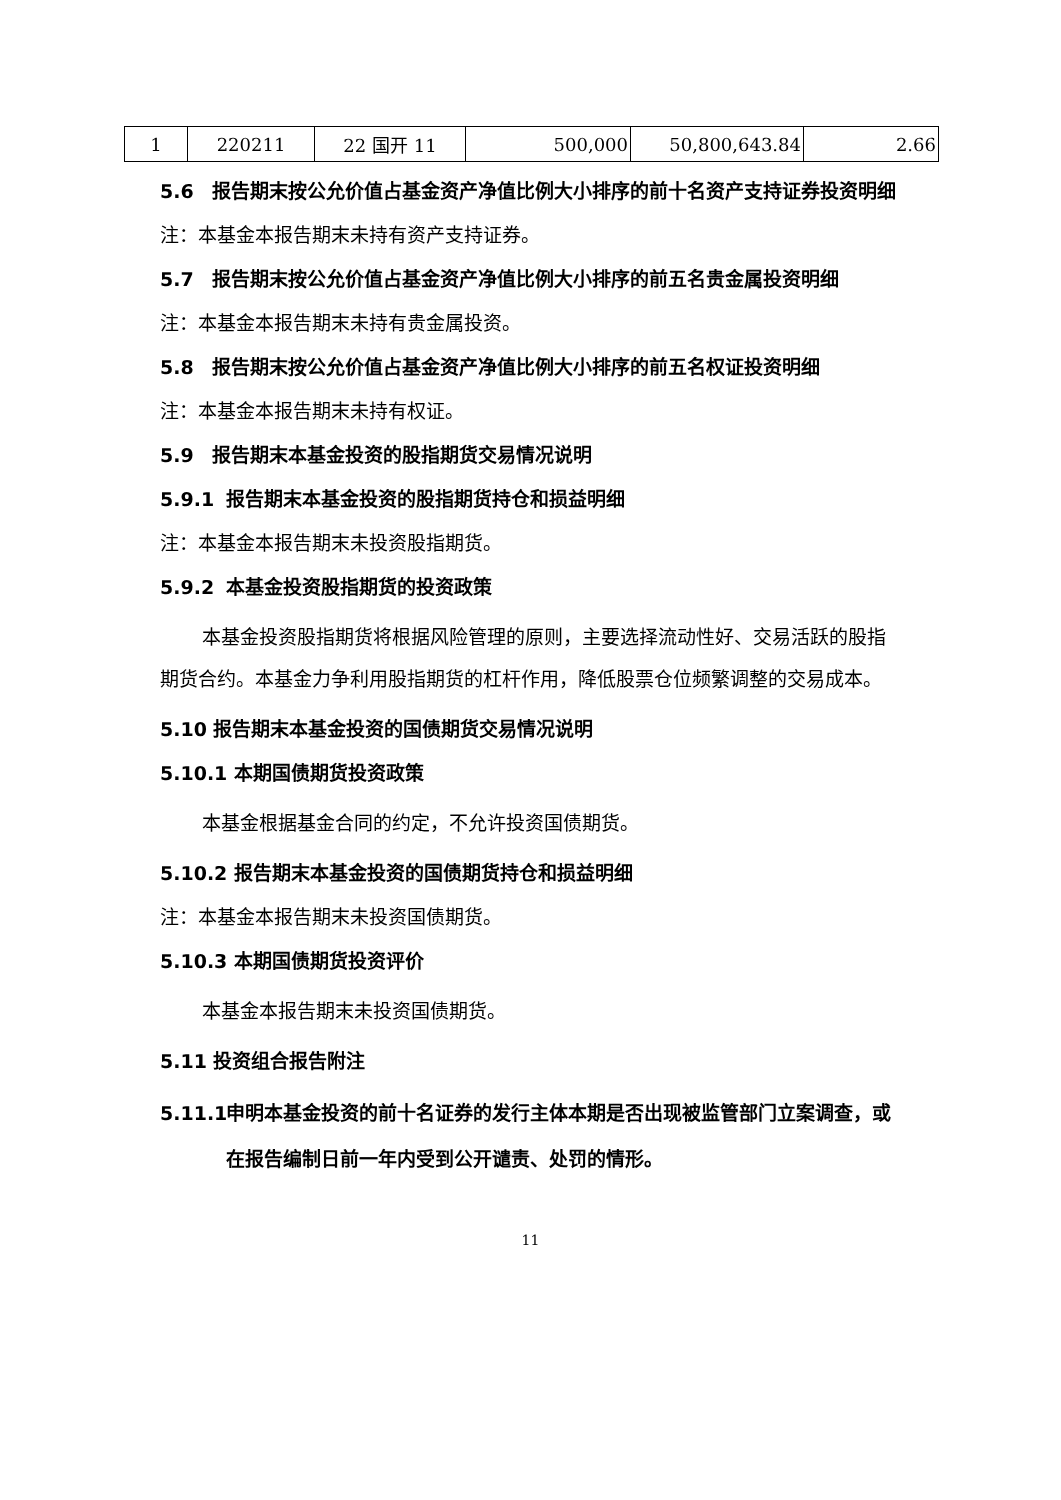| 1 | 220211 | 22 国开 11 | 500,000 | 50,800,643.84 | 2.66 |
5.6 报告期末按公允价值占基金资产净值比例大小排序的前十名资产支持证券投资明细
注：本基金本报告期末未持有资产支持证券。
5.7 报告期末按公允价值占基金资产净值比例大小排序的前五名贵金属投资明细
注：本基金本报告期末未持有贵金属投资。
5.8 报告期末按公允价值占基金资产净值比例大小排序的前五名权证投资明细
注：本基金本报告期末未持有权证。
5.9 报告期末本基金投资的股指期货交易情况说明
5.9.1 报告期末本基金投资的股指期货持仓和损益明细
注：本基金本报告期末未投资股指期货。
5.9.2 本基金投资股指期货的投资政策
本基金投资股指期货将根据风险管理的原则，主要选择流动性好、交易活跃的股指期货合约。本基金力争利用股指期货的杠杆作用，降低股票仓位频繁调整的交易成本。
5.10 报告期末本基金投资的国债期货交易情况说明
5.10.1 本期国债期货投资政策
本基金根据基金合同的约定，不允许投资国债期货。
5.10.2 报告期末本基金投资的国债期货持仓和损益明细
注：本基金本报告期末未投资国债期货。
5.10.3 本期国债期货投资评价
本基金本报告期末未投资国债期货。
5.11 投资组合报告附注
5.11.1 申明本基金投资的前十名证券的发行主体本期是否出现被监管部门立案调查，或在报告编制日前一年内受到公开谴责、处罚的情形。
11